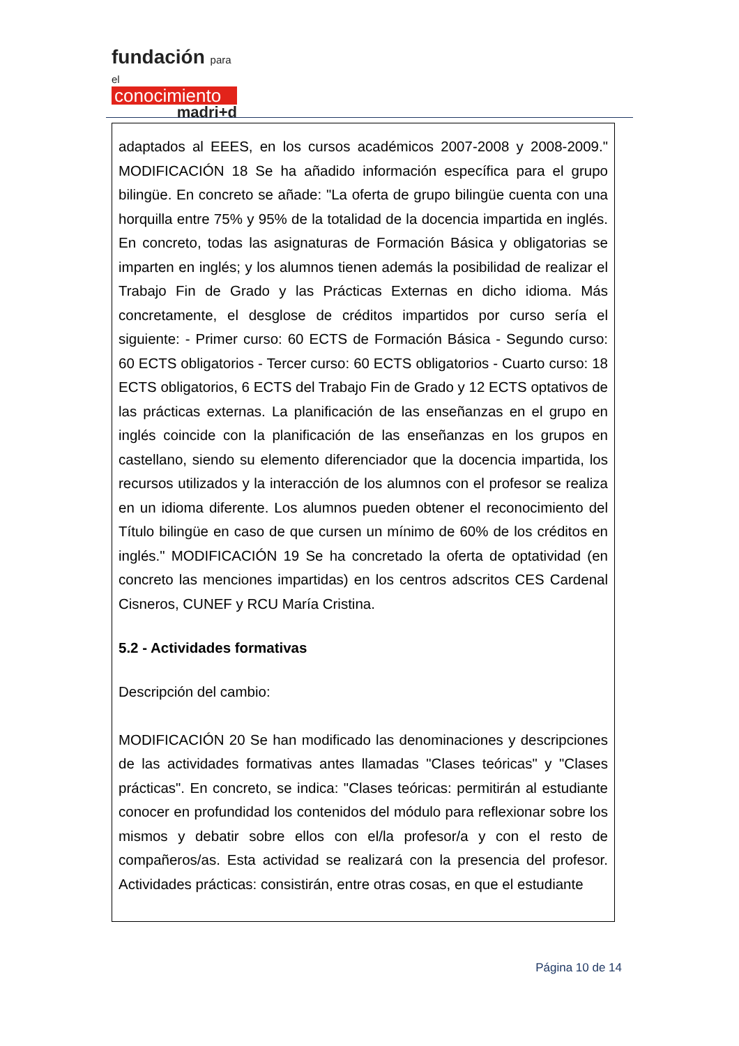fundación para el
conocimiento
madri+d
adaptados al EEES, en los cursos académicos 2007-2008 y 2008-2009." MODIFICACIÓN 18 Se ha añadido información específica para el grupo bilingüe. En concreto se añade: "La oferta de grupo bilingüe cuenta con una horquilla entre 75% y 95% de la totalidad de la docencia impartida en inglés. En concreto, todas las asignaturas de Formación Básica y obligatorias se imparten en inglés; y los alumnos tienen además la posibilidad de realizar el Trabajo Fin de Grado y las Prácticas Externas en dicho idioma. Más concretamente, el desglose de créditos impartidos por curso sería el siguiente: - Primer curso: 60 ECTS de Formación Básica - Segundo curso: 60 ECTS obligatorios - Tercer curso: 60 ECTS obligatorios - Cuarto curso: 18 ECTS obligatorios, 6 ECTS del Trabajo Fin de Grado y 12 ECTS optativos de las prácticas externas. La planificación de las enseñanzas en el grupo en inglés coincide con la planificación de las enseñanzas en los grupos en castellano, siendo su elemento diferenciador que la docencia impartida, los recursos utilizados y la interacción de los alumnos con el profesor se realiza en un idioma diferente. Los alumnos pueden obtener el reconocimiento del Título bilingüe en caso de que cursen un mínimo de 60% de los créditos en inglés." MODIFICACIÓN 19 Se ha concretado la oferta de optatividad (en concreto las menciones impartidas) en los centros adscritos CES Cardenal Cisneros, CUNEF y RCU María Cristina.
5.2 - Actividades formativas
Descripción del cambio:
MODIFICACIÓN 20 Se han modificado las denominaciones y descripciones de las actividades formativas antes llamadas "Clases teóricas" y "Clases prácticas". En concreto, se indica: "Clases teóricas: permitirán al estudiante conocer en profundidad los contenidos del módulo para reflexionar sobre los mismos y debatir sobre ellos con el/la profesor/a y con el resto de compañeros/as. Esta actividad se realizará con la presencia del profesor. Actividades prácticas: consistirán, entre otras cosas, en que el estudiante
Página 10 de 14